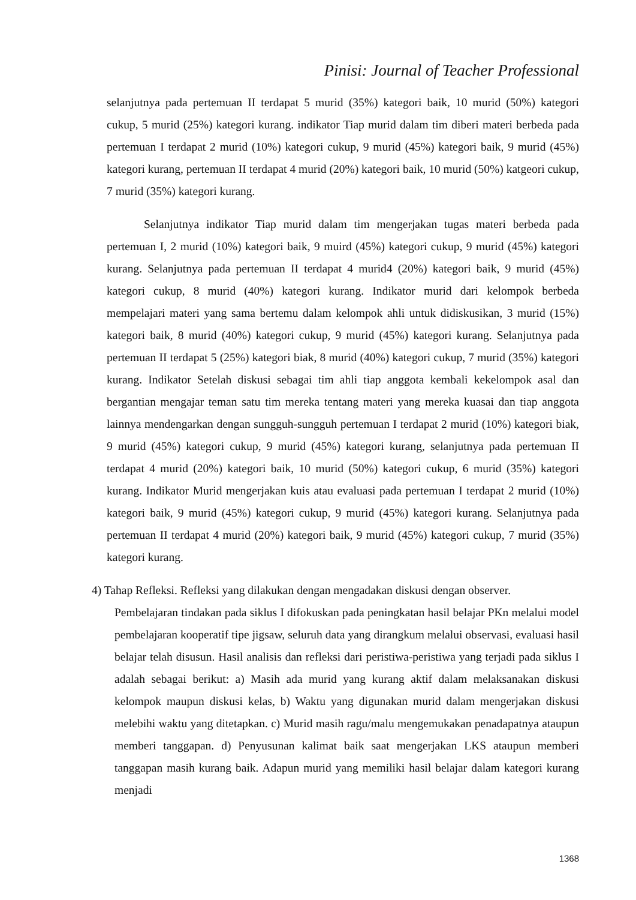Pinisi: Journal of Teacher Professional
selanjutnya pada pertemuan II terdapat 5 murid (35%) kategori baik, 10 murid (50%) kategori cukup, 5 murid (25%) kategori kurang. indikator Tiap murid dalam tim diberi materi berbeda pada pertemuan I terdapat 2 murid (10%) kategori cukup, 9 murid (45%) kategori baik, 9 murid (45%) kategori kurang, pertemuan II terdapat 4 murid (20%) kategori baik, 10 murid (50%) katgeori cukup, 7 murid (35%) kategori kurang.
Selanjutnya indikator Tiap murid dalam tim mengerjakan tugas materi berbeda pada pertemuan I, 2 murid (10%) kategori baik, 9 muird (45%) kategori cukup, 9 murid (45%) kategori kurang. Selanjutnya pada pertemuan II terdapat 4 murid4 (20%) kategori baik, 9 murid (45%) kategori cukup, 8 murid (40%) kategori kurang. Indikator murid dari kelompok berbeda mempelajari materi yang sama bertemu dalam kelompok ahli untuk didiskusikan, 3 murid (15%) kategori baik, 8 murid (40%) kategori cukup, 9 murid (45%) kategori kurang. Selanjutnya pada pertemuan II terdapat 5 (25%) kategori biak, 8 murid (40%) kategori cukup, 7 murid (35%) kategori kurang. Indikator Setelah diskusi sebagai tim ahli tiap anggota kembali kekelompok asal dan bergantian mengajar teman satu tim mereka tentang materi yang mereka kuasai dan tiap anggota lainnya mendengarkan dengan sungguh-sungguh pertemuan I terdapat 2 murid (10%) kategori biak, 9 murid (45%) kategori cukup, 9 murid (45%) kategori kurang, selanjutnya pada pertemuan II terdapat 4 murid (20%) kategori baik, 10 murid (50%) kategori cukup, 6 murid (35%) kategori kurang. Indikator Murid mengerjakan kuis atau evaluasi pada pertemuan I terdapat 2 murid (10%) kategori baik, 9 murid (45%) kategori cukup, 9 murid (45%) kategori kurang. Selanjutnya pada pertemuan II terdapat 4 murid (20%) kategori baik, 9 murid (45%) kategori cukup, 7 murid (35%) kategori kurang.
4) Tahap Refleksi. Refleksi yang dilakukan dengan mengadakan diskusi dengan observer.
Pembelajaran tindakan pada siklus I difokuskan pada peningkatan hasil belajar PKn melalui model pembelajaran kooperatif tipe jigsaw, seluruh data yang dirangkum melalui observasi, evaluasi hasil belajar telah disusun. Hasil analisis dan refleksi dari peristiwa-peristiwa yang terjadi pada siklus I adalah sebagai berikut: a) Masih ada murid yang kurang aktif dalam melaksanakan diskusi kelompok maupun diskusi kelas, b) Waktu yang digunakan murid dalam mengerjakan diskusi melebihi waktu yang ditetapkan. c) Murid masih ragu/malu mengemukakan penadapatnya ataupun memberi tanggapan. d) Penyusunan kalimat baik saat mengerjakan LKS ataupun memberi tanggapan masih kurang baik. Adapun murid yang memiliki hasil belajar dalam kategori kurang menjadi
1368